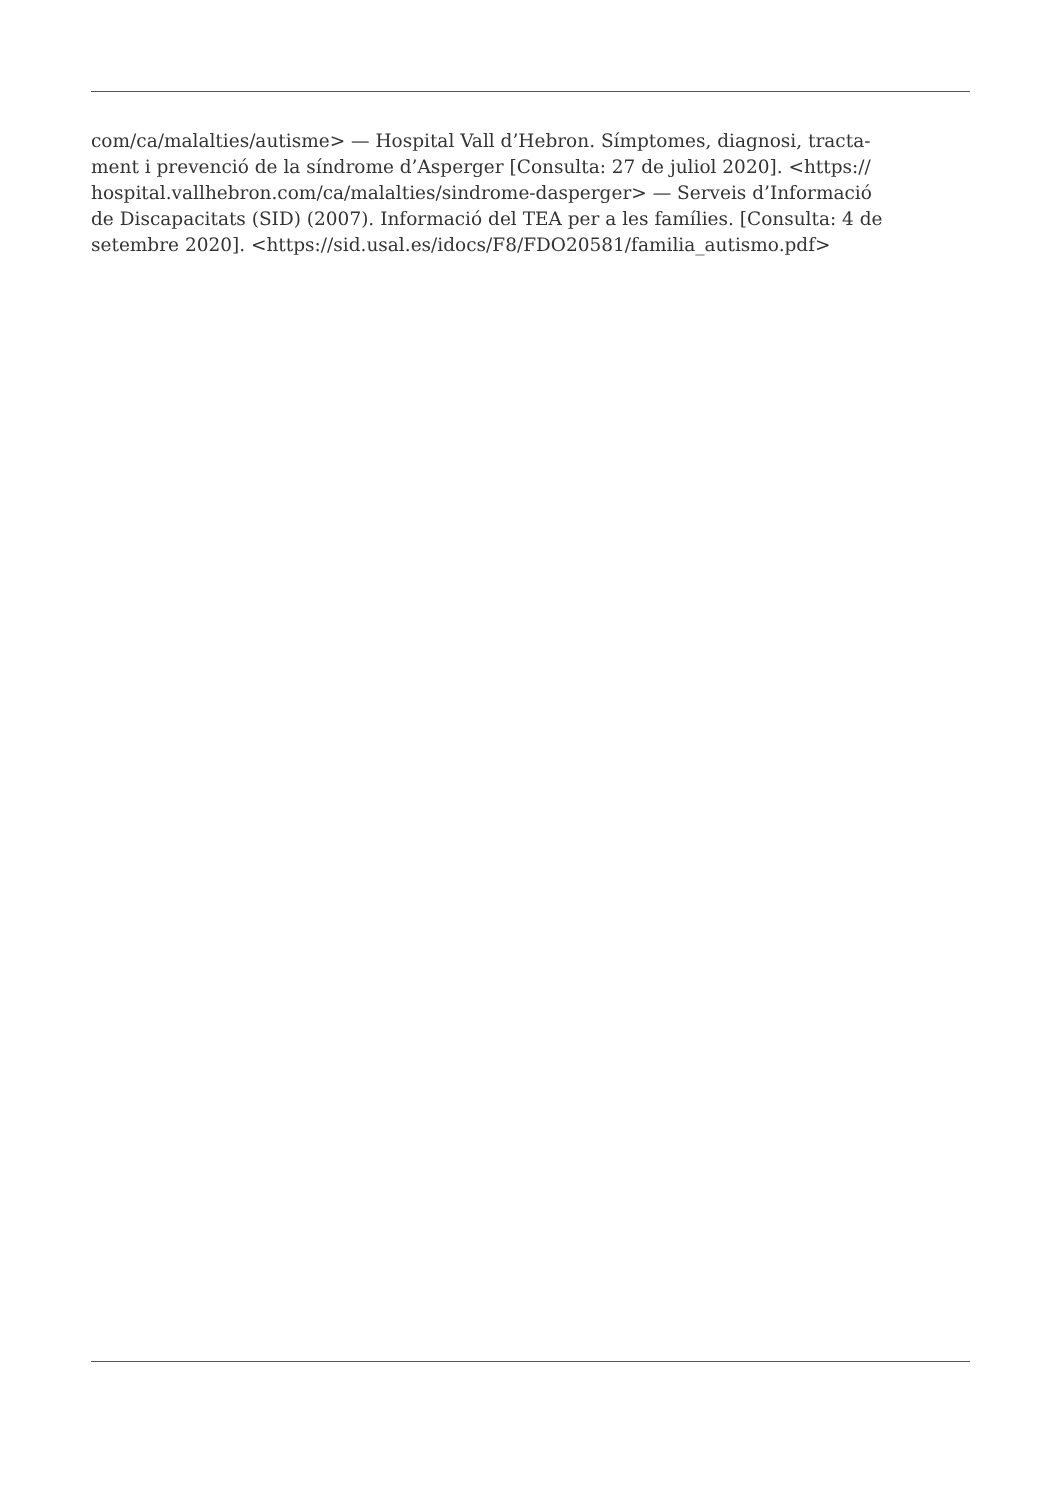com/ca/malalties/autisme> — Hospital Vall d’Hebron. Símptomes, diagnosi, tracta-
ment i prevenció de la síndrome d’Asperger [Consulta: 27 de juliol 2020]. <https://
hospital.vallhebron.com/ca/malalties/sindrome-dasperger> — Serveis d’Informació
de Discapacitats (SID) (2007). Informació del TEA per a les famílies. [Consulta: 4 de
setembre 2020]. <https://sid.usal.es/idocs/F8/FDO20581/familia_autismo.pdf>